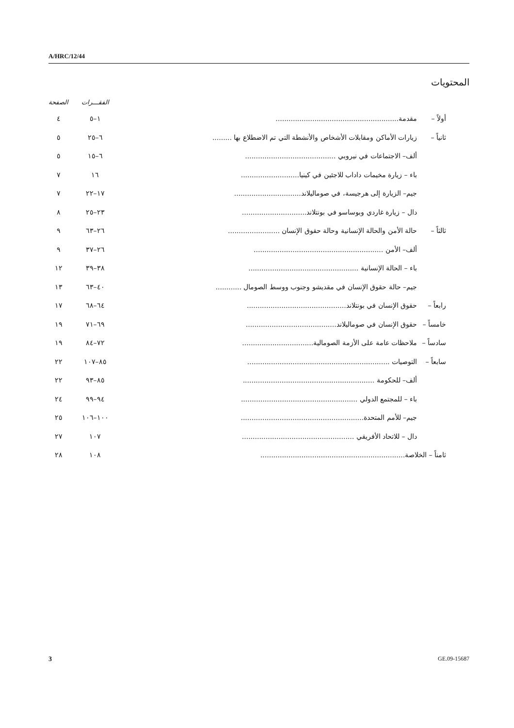A/HRC/12/44
المحتويات
| | | | الفقـــرات | الصفحة |
| --- | --- | --- | --- | --- |
| أولاً – | مقدمة......................................................... | | ١–٥ | ٤ |
| ثانياً – | زيارات الأماكن ومقابلات الأشخاص والأنشطة التي تم الاضطلاع بها ......... | | ٦–٢٥ | ٥ |
| | ألف– الاجتماعات في نيروبي .......................................... | | ٦–١٥ | ٥ |
| | باء – زيارة مخيمات داداب للاجئين في كينيا........................... | | ١٦ | ٧ |
| | جيم– الزيارة إلى هرجيسة، في صوماليلاند............................... | | ١٧–٢٢ | ٧ |
| | دال – زيارة غاردي وبوساسو في بونتلاند.............................. | | ٢٣–٢٥ | ٨ |
| ثالثاً – | حالة الأمن والحالة الإنسانية وحالة حقوق الإنسان ........................ | | ٢٦–٦٣ | ٩ |
| | ألف– الأمن ............................................................ | | ٢٦–٣٧ | ٩ |
| | باء – الحالة الإنسانية ................................................... | | ٣٨–٣٩ | ١٢ |
| | جيم– حالة حقوق الإنسان في مقديشو وجنوب ووسط الصومال ............ | | ٤٠–٦٣ | ١٣ |
| رابعاً – | حقوق الإنسان في بونتلاند.............................................. | | ٦٤–٦٨ | ١٧ |
| خامساً – | حقوق الإنسان في صوماليلاند.......................................... | | ٦٩–٧١ | ١٩ |
| سادساً – | ملاحظات عامة على الأزمة الصومالية................................. | | ٧٢–٨٤ | ١٩ |
| سابعاً – | التوصيات .................................................................. | | ٨٥–١٠٧ | ٢٢ |
| | ألف– للحكومة ............................................................. | | ٨٥–٩٣ | ٢٢ |
| | باء – للمجتمع الدولي ...................................................... | | ٩٤–٩٩ | ٢٤ |
| | جيم– للأمم المتحدة......................................................... | | ١٠٠–١٠٦ | ٢٥ |
| | دال – للاتحاد الأفريقي .................................................... | | ١٠٧ | ٢٧ |
| ثامناً – الخلاصة................................................................... | | | ١٠٨ | ٢٨ |
3 GE.09-15687